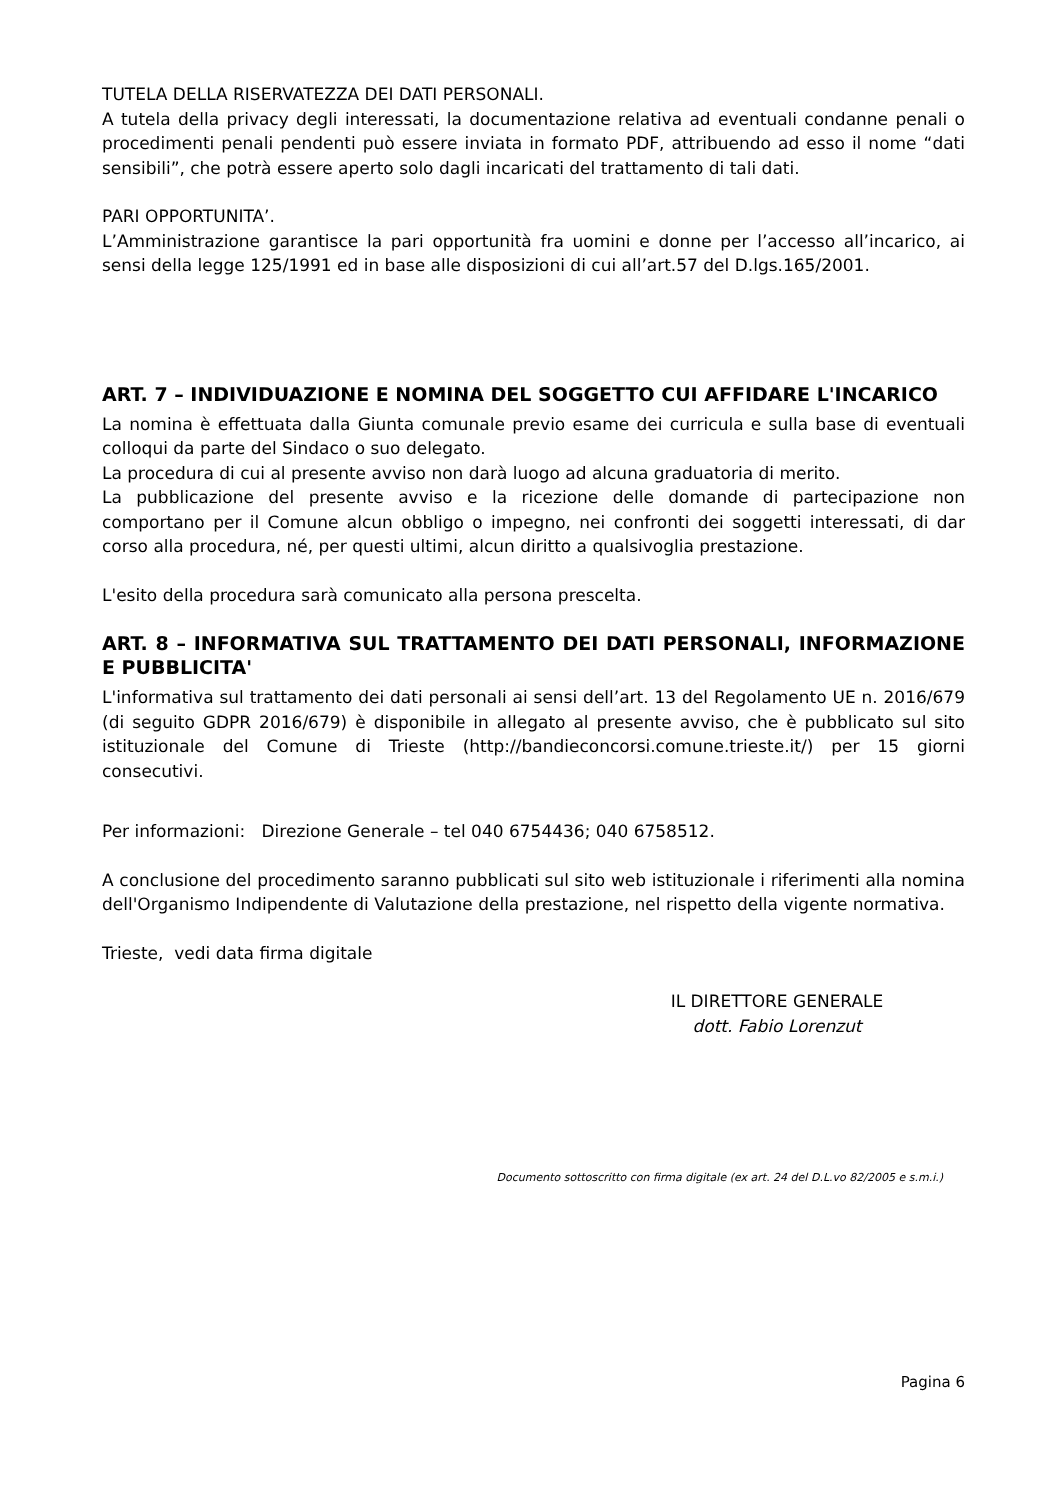TUTELA DELLA RISERVATEZZA DEI DATI PERSONALI.
A tutela della privacy degli interessati, la documentazione relativa ad eventuali condanne penali o procedimenti penali pendenti può essere inviata in formato PDF, attribuendo ad esso il nome “dati sensibili”, che potrà essere aperto solo dagli incaricati del trattamento di tali dati.
PARI OPPORTUNITA’.
L’Amministrazione garantisce la pari opportunità fra uomini e donne per l’accesso all’incarico, ai sensi della legge 125/1991 ed in base alle disposizioni di cui all’art.57 del D.lgs.165/2001.
ART. 7 – INDIVIDUAZIONE E NOMINA DEL SOGGETTO CUI AFFIDARE L'INCARICO
La nomina è effettuata dalla Giunta comunale previo esame dei curricula e sulla base di eventuali colloqui da parte del Sindaco o suo delegato.
La procedura di cui al presente avviso non darà luogo ad alcuna graduatoria di merito.
La pubblicazione del presente avviso e la ricezione delle domande di partecipazione non comportano per il Comune alcun obbligo o impegno, nei confronti dei soggetti interessati, di dar corso alla procedura, né, per questi ultimi, alcun diritto a qualsivoglia prestazione.
L'esito della procedura sarà comunicato alla persona prescelta.
ART. 8 – INFORMATIVA SUL TRATTAMENTO DEI DATI PERSONALI, INFORMAZIONE E PUBBLICITA'
L'informativa sul trattamento dei dati personali ai sensi dell’art. 13 del Regolamento UE n. 2016/679 (di seguito GDPR 2016/679) è disponibile in allegato al presente avviso, che è pubblicato sul sito istituzionale del Comune di Trieste (http://bandieconcorsi.comune.trieste.it/) per 15 giorni consecutivi.
Per informazioni: Direzione Generale – tel 040 6754436; 040 6758512.
A conclusione del procedimento saranno pubblicati sul sito web istituzionale i riferimenti alla nomina dell'Organismo Indipendente di Valutazione della prestazione, nel rispetto della vigente normativa.
Trieste, vedi data firma digitale
IL DIRETTORE GENERALE
dott. Fabio Lorenzut
Documento sottoscritto con firma digitale (ex art. 24 del D.L.vo 82/2005 e s.m.i.)
Pagina 6